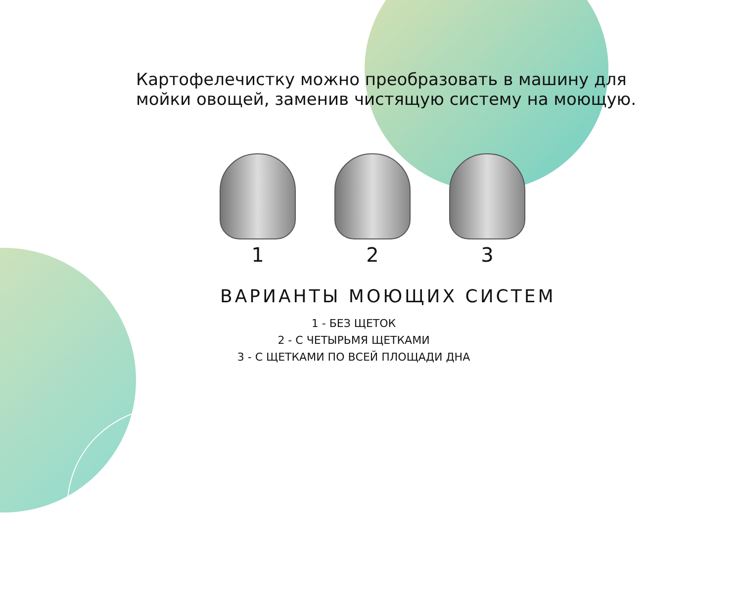Картофелечистку можно преобразовать в машину для мойки овощей, заменив чистящую систему на моющую.
1 2 3
ВАРИАНТЫ МОЮЩИХ СИСТЕМ
1 - БЕЗ ЩЕТОК
2 - С ЧЕТЫРЬМЯ ЩЕТКАМИ
3 - С ЩЕТКАМИ ПО ВСЕЙ ПЛОЩАДИ ДНА